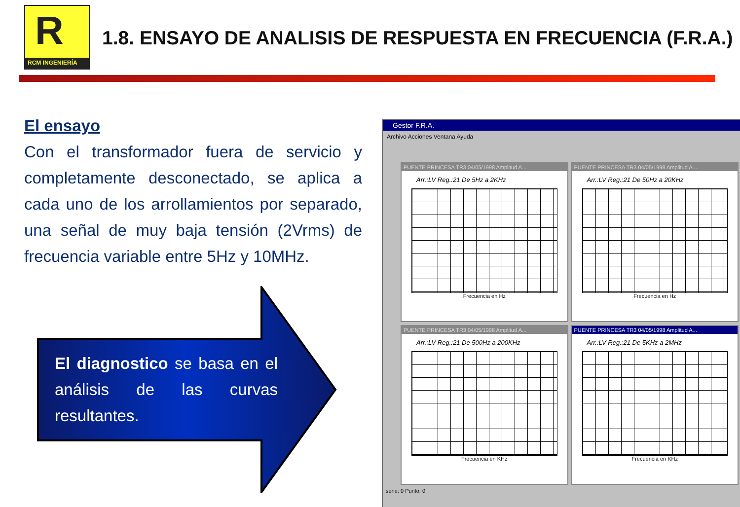R
RCM INGENIERÍA
1.8. ENSAYO DE ANALISIS DE RESPUESTA EN FRECUENCIA (F.R.A.)
El ensayo
Con el transformador fuera de servicio y completamente desconectado, se aplica a cada uno de los arrollamientos por separado, una señal de muy baja tensión (2Vrms) de frecuencia variable entre 5Hz y 10MHz.
El diagnostico se basa en el análisis de las curvas resultantes.
Gestor F.R.A.
Archivo Acciones Ventana Ayuda
PUENTE PRINCESA TR3 04/05/1998 Amplitud A...
Arr.:LV Reg.:21 De 5Hz a 2KHz
Frecuencia en Hz
PUENTE PRINCESA TR3 04/05/1998 Amplitud A...
Arr.:LV Reg.:21 De 50Hz a 20KHz
Frecuencia en Hz
PUENTE PRINCESA TR3 04/05/1998 Amplitud A...
Arr.:LV Reg.:21 De 500Hz a 200KHz
Frecuencia en KHz
PUENTE PRINCESA TR3 04/05/1998 Amplitud A...
Arr.:LV Reg.:21 De 5KHz a 2MHz
Frecuencia en KHz
serie: 0 Punto: 0